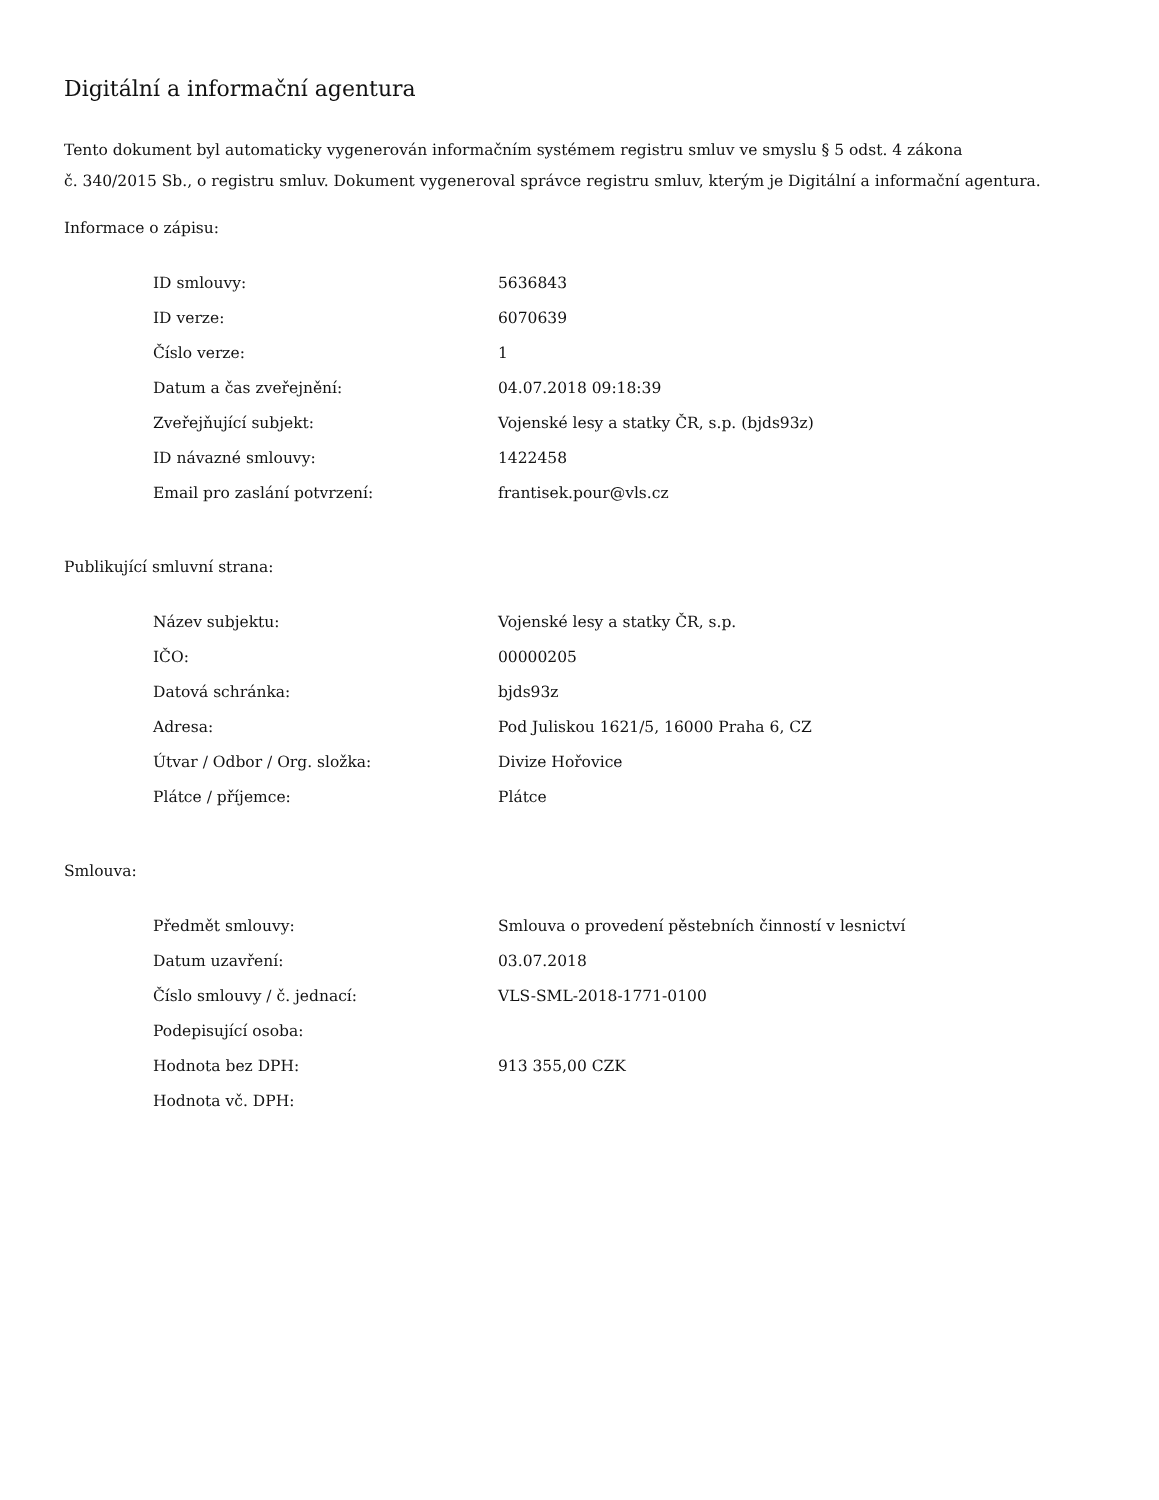Digitální a informační agentura
Tento dokument byl automaticky vygenerován informačním systémem registru smluv ve smyslu § 5 odst. 4 zákona
č. 340/2015 Sb., o registru smluv. Dokument vygeneroval správce registru smluv, kterým je Digitální a informační agentura.
Informace o zápisu:
| ID smlouvy: | 5636843 |
| ID verze: | 6070639 |
| Číslo verze: | 1 |
| Datum a čas zveřejnění: | 04.07.2018 09:18:39 |
| Zveřejňující subjekt: | Vojenské lesy a statky ČR, s.p. (bjds93z) |
| ID návazné smlouvy: | 1422458 |
| Email pro zaslání potvrzení: | frantisek.pour@vls.cz |
Publikující smluvní strana:
| Název subjektu: | Vojenské lesy a statky ČR, s.p. |
| IČO: | 00000205 |
| Datová schránka: | bjds93z |
| Adresa: | Pod Juliskou 1621/5, 16000 Praha 6, CZ |
| Útvar / Odbor / Org. složka: | Divize Hořovice |
| Plátce / příjemce: | Plátce |
Smlouva:
| Předmět smlouvy: | Smlouva o provedení pěstebních činností v lesnictví |
| Datum uzavření: | 03.07.2018 |
| Číslo smlouvy / č. jednací: | VLS-SML-2018-1771-0100 |
| Podepisující osoba: | |
| Hodnota bez DPH: | 913 355,00 CZK |
| Hodnota vč. DPH: | |